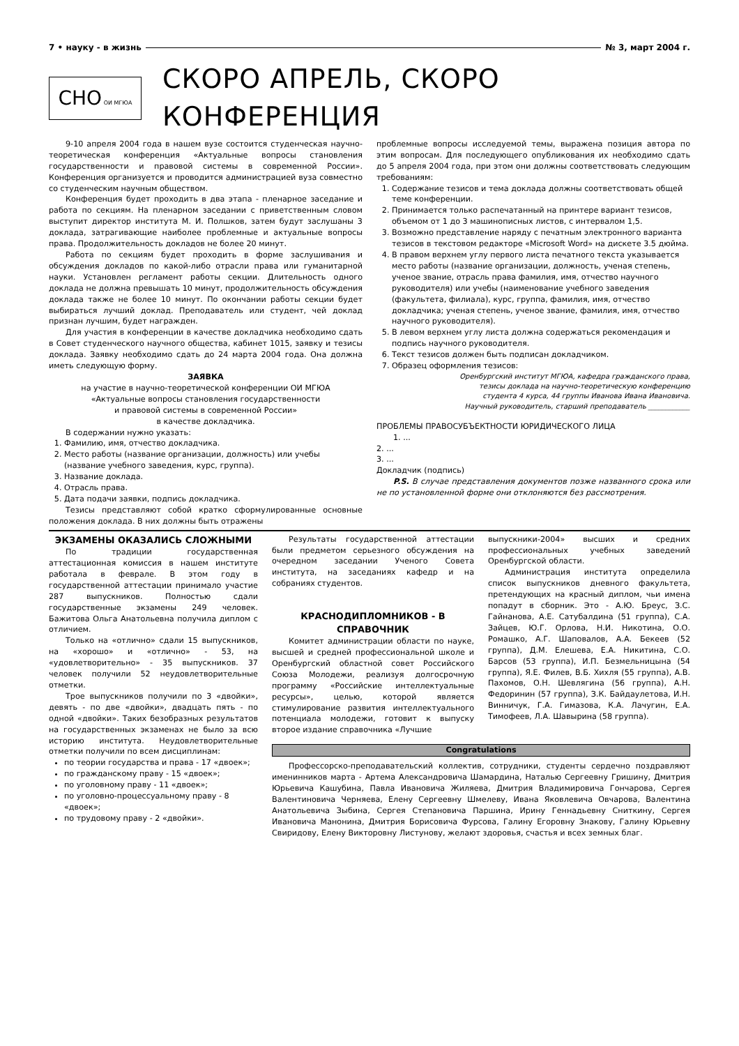7 • науку - в жизнь № 3, март 2004 г.
СНО ОИ МГЮА
СКОРО АПРЕЛЬ, СКОРО КОНФЕРЕНЦИЯ
9-10 апреля 2004 года в нашем вузе состоится студенческая научно-теоретическая конференция «Актуальные вопросы становления государственности и правовой системы в современной России». Конференция организуется и проводится администрацией вуза совместно со студенческим научным обществом.
Конференция будет проходить в два этапа - пленарное заседание и работа по секциям. На пленарном заседании с приветственным словом выступит директор института М. И. Полшков, затем будут заслушаны 3 доклада, затрагивающие наиболее проблемные и актуальные вопросы права. Продолжительность докладов не более 20 минут.
Работа по секциям будет проходить в форме заслушивания и обсуждения докладов по какой-либо отрасли права или гуманитарной науки. Установлен регламент работы секции. Длительность одного доклада не должна превышать 10 минут, продолжительность обсуждения доклада также не более 10 минут. По окончании работы секции будет выбираться лучший доклад. Преподаватель или студент, чей доклад признан лучшим, будет награжден.
Для участия в конференции в качестве докладчика необходимо сдать в Совет студенческого научного общества, кабинет 1015, заявку и тезисы доклада. Заявку необходимо сдать до 24 марта 2004 года. Она должна иметь следующую форму.
ЗАЯВКА
на участие в научно-теоретической конференции ОИ МГЮА
«Актуальные вопросы становления государственности
и правовой системы в современной России»
в качестве докладчика.
В содержании нужно указать:
1. Фамилию, имя, отчество докладчика.
2. Место работы (название организации, должность) или учебы (название учебного заведения, курс, группа).
3. Название доклада.
4. Отрасль права.
5. Дата подачи заявки, подпись докладчика.
Тезисы представляют собой кратко сформулированные основные положения доклада. В них должны быть отражены
проблемные вопросы исследуемой темы, выражена позиция автора по этим вопросам. Для последующего опубликования их необходимо сдать до 5 апреля 2004 года, при этом они должны соответствовать следующим требованиям:
1. Содержание тезисов и тема доклада должны соответствовать общей теме конференции.
2. Принимается только распечатанный на принтере вариант тезисов, объемом от 1 до 3 машинописных листов, с интервалом 1,5.
3. Возможно представление наряду с печатным электронного варианта тезисов в текстовом редакторе «Microsoft Word» на дискете 3.5 дюйма.
4. В правом верхнем углу первого листа печатного текста указывается место работы (название организации, должность, ученая степень, ученое звание, отрасль права фамилия, имя, отчество научного руководителя) или учебы (наименование учебного заведения (факультета, филиала), курс, группа, фамилия, имя, отчество докладчика; ученая степень, ученое звание, фамилия, имя, отчество научного руководителя).
5. В левом верхнем углу листа должна содержаться рекомендация и подпись научного руководителя.
6. Текст тезисов должен быть подписан докладчиком.
7. Образец оформления тезисов:
Оренбургский институт МГЮА, кафедра гражданского права,
тезисы доклада на научно-теоретическую конференцию
студента 4 курса, 44 группы Иванова Ивана Ивановича.
Научный руководитель, старший преподаватель ____________
ПРОБЛЕМЫ ПРАВОСУБЪЕКТНОСТИ ЮРИДИЧЕСКОГО ЛИЦА
1. ...
2. ...
3. ...
Докладчик (подпись)
P.S. В случае представления документов позже названного срока или не по установленной форме они отклоняются без рассмотрения.
ЭКЗАМЕНЫ ОКАЗАЛИСЬ СЛОЖНЫМИ
По традиции государственная аттестационная комиссия в нашем институте работала в феврале. В этом году в государственной аттестации принимало участие 287 выпускников. Полностью сдали государственные экзамены 249 человек. Бажитова Ольга Анатольевна получила диплом с отличием.
Только на «отлично» сдали 15 выпускников, на «хорошо» и «отлично» - 53, на «удовлетворительно» - 35 выпускников. 37 человек получили 52 неудовлетворительные отметки.
Трое выпускников получили по 3 «двойки», девять - по две «двойки», двадцать пять - по одной «двойки». Таких безобразных результатов на государственных экзаменах не было за всю историю института. Неудовлетворительные отметки получили по всем дисциплинам:
по теории государства и права - 17 «двоек»;
по гражданскому праву - 15 «двоек»;
по уголовному праву - 11 «двоек»;
по уголовно-процессуальному праву - 8 «двоек»;
по трудовому праву - 2 «двойки».
Результаты государственной аттестации были предметом серьезного обсуждения на очередном заседании Ученого Совета института, на заседаниях кафедр и на собраниях студентов.
КРАСНОДИПЛОМНИКОВ - В СПРАВОЧНИК
Комитет администрации области по науке, высшей и средней профессиональной школе и Оренбургский областной совет Российского Союза Молодежи, реализуя долгосрочную программу «Российские интеллектуальные ресурсы», целью, которой является стимулирование развития интеллектуального потенциала молодежи, готовит к выпуску второе издание справочника «Лучшие
выпускники-2004» высших и средних профессиональных учебных заведений Оренбургской области.
Администрация института определила список выпускников дневного факультета, претендующих на красный диплом, чьи имена попадут в сборник. Это - А.Ю. Бреус, З.С. Гайнанова, А.Е. Сатубалдина (51 группа), С.А. Зайцев, Ю.Г. Орлова, Н.И. Никотина, О.О. Ромашко, А.Г. Шаповалов, А.А. Бекеев (52 группа), Д.М. Елешева, Е.А. Никитина, С.О. Барсов (53 группа), И.П. Безмельницына (54 группа), Я.Е. Филев, В.Б. Хихля (55 группа), А.В. Пахомов, О.Н. Шевлягина (56 группа), А.Н. Федоринин (57 группа), З.К. Байдаулетова, И.Н. Винничук, Г.А. Гимазова, К.А. Лачугин, Е.А. Тимофеев, Л.А. Шавырина (58 группа).
Congratulations
Профессорско-преподавательский коллектив, сотрудники, студенты сердечно поздравляют именинников марта - Артема Александровича Шамардина, Наталью Сергеевну Гришину, Дмитрия Юрьевича Кашубина, Павла Ивановича Жиляева, Дмитрия Владимировича Гончарова, Сергея Валентиновича Черняева, Елену Сергеевну Шмелеву, Ивана Яковлевича Овчарова, Валентина Анатольевича Зыбина, Сергея Степановича Паршина, Ирину Геннадьевну Сниткину, Сергея Ивановича Манонина, Дмитрия Борисовича Фурсова, Галину Егоровну Знакову, Галину Юрьевну Свиридову, Елену Викторовну Листунову, желают здоровья, счастья и всех земных благ.